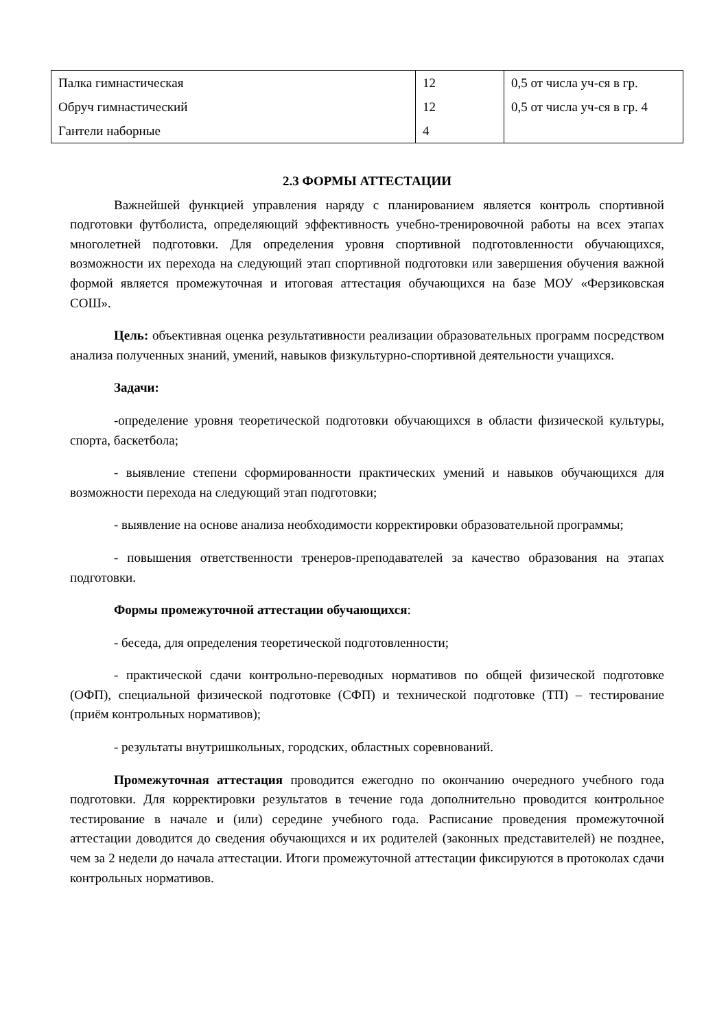| Палка гимнастическая | 12 | 0,5 от числа уч-ся в гр. |
| Обруч гимнастический | 12 | 0,5 от числа уч-ся в гр. 4 |
| Гантели наборные | 4 | |
2.3 ФОРМЫ АТТЕСТАЦИИ
Важнейшей функцией управления наряду с планированием является контроль спортивной подготовки футболиста, определяющий эффективность учебно-тренировочной работы на всех этапах многолетней подготовки. Для определения уровня спортивной подготовленности обучающихся, возможности их перехода на следующий этап спортивной подготовки или завершения обучения важной формой является промежуточная и итоговая аттестация обучающихся на базе МОУ «Ферзиковская СОШ».
Цель: объективная оценка результативности реализации образовательных программ посредством анализа полученных знаний, умений, навыков физкультурно-спортивной деятельности учащихся.
Задачи:
-определение уровня теоретической подготовки обучающихся в области физической культуры, спорта, баскетбола;
- выявление степени сформированности практических умений и навыков обучающихся для возможности перехода на следующий этап подготовки;
- выявление на основе анализа необходимости корректировки образовательной программы;
- повышения ответственности тренеров-преподавателей за качество образования на этапах подготовки.
Формы промежуточной аттестации обучающихся:
- беседа, для определения теоретической подготовленности;
- практической сдачи контрольно-переводных нормативов по общей физической подготовке (ОФП), специальной физической подготовке (СФП) и технической подготовке (ТП) – тестирование (приём контрольных нормативов);
- результаты внутришкольных, городских, областных соревнований.
Промежуточная аттестация проводится ежегодно по окончанию очередного учебного года подготовки. Для корректировки результатов в течение года дополнительно проводится контрольное тестирование в начале и (или) середине учебного года. Расписание проведения промежуточной аттестации доводится до сведения обучающихся и их родителей (законных представителей) не позднее, чем за 2 недели до начала аттестации. Итоги промежуточной аттестации фиксируются в протоколах сдачи контрольных нормативов.